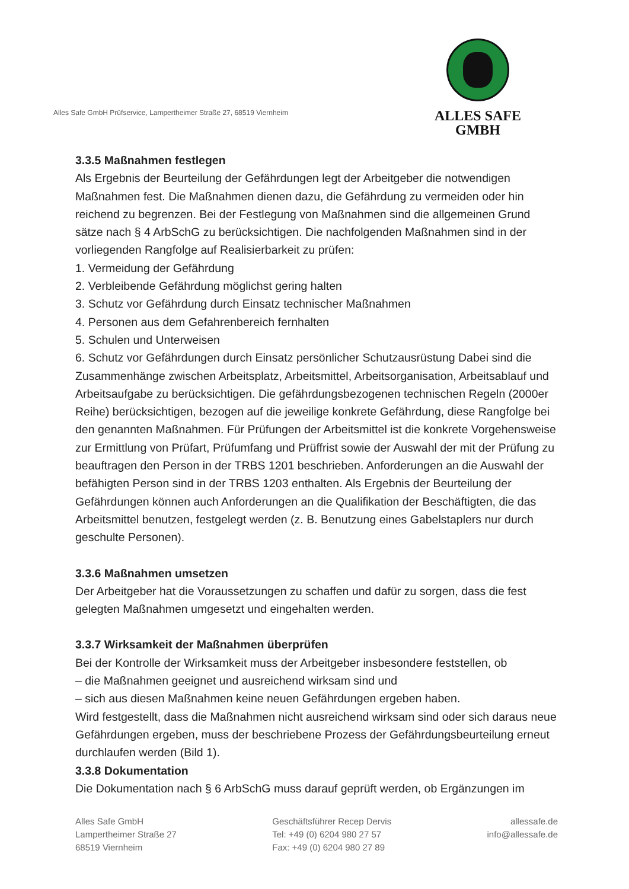Alles Safe GmbH Prüfservice, Lampertheimer Straße 27, 68519 Viernheim
ALLES SAFE
GMBH
3.3.5 Maßnahmen festlegen
Als Ergebnis der Beurteilung der Gefährdungen legt der Arbeitgeber die notwendigen Maßnahmen fest. Die Maßnahmen dienen dazu, die Gefährdung zu vermeiden oder hin reichend zu begrenzen. Bei der Festlegung von Maßnahmen sind die allgemeinen Grund sätze nach § 4 ArbSchG zu berücksichtigen. Die nachfolgenden Maßnahmen sind in der vorliegenden Rangfolge auf Realisierbarkeit zu prüfen:
1. Vermeidung der Gefährdung
2. Verbleibende Gefährdung möglichst gering halten
3. Schutz vor Gefährdung durch Einsatz technischer Maßnahmen
4. Personen aus dem Gefahrenbereich fernhalten
5. Schulen und Unterweisen
6. Schutz vor Gefährdungen durch Einsatz persönlicher Schutzausrüstung Dabei sind die Zusammenhänge zwischen Arbeitsplatz, Arbeitsmittel, Arbeitsorganisation, Arbeitsablauf und Arbeitsaufgabe zu berücksichtigen. Die gefährdungsbezogenen technischen Regeln (2000er Reihe) berücksichtigen, bezogen auf die jeweilige konkrete Gefährdung, diese Rangfolge bei den genannten Maßnahmen. Für Prüfungen der Arbeitsmittel ist die konkrete Vorgehensweise zur Ermittlung von Prüfart, Prüfumfang und Prüffrist sowie der Auswahl der mit der Prüfung zu beauftragen den Person in der TRBS 1201 beschrieben. Anforderungen an die Auswahl der befähigten Person sind in der TRBS 1203 enthalten. Als Ergebnis der Beurteilung der Gefährdungen können auch Anforderungen an die Qualifikation der Beschäftigten, die das Arbeitsmittel benutzen, festgelegt werden (z. B. Benutzung eines Gabelstaplers nur durch geschulte Personen).
3.3.6 Maßnahmen umsetzen
Der Arbeitgeber hat die Voraussetzungen zu schaffen und dafür zu sorgen, dass die fest gelegten Maßnahmen umgesetzt und eingehalten werden.
3.3.7 Wirksamkeit der Maßnahmen überprüfen
Bei der Kontrolle der Wirksamkeit muss der Arbeitgeber insbesondere feststellen, ob
– die Maßnahmen geeignet und ausreichend wirksam sind und
– sich aus diesen Maßnahmen keine neuen Gefährdungen ergeben haben.
Wird festgestellt, dass die Maßnahmen nicht ausreichend wirksam sind oder sich daraus neue Gefährdungen ergeben, muss der beschriebene Prozess der Gefährdungsbeurteilung erneut durchlaufen werden (Bild 1).
3.3.8 Dokumentation
Die Dokumentation nach § 6 ArbSchG muss darauf geprüft werden, ob Ergänzungen im
Alles Safe GmbH
Lampertheimer Straße 27
68519 Viernheim
Geschäftsführer Recep Dervis
Tel: +49 (0) 6204 980 27 57
Fax: +49 (0) 6204 980 27 89
allessafe.de
info@allessafe.de